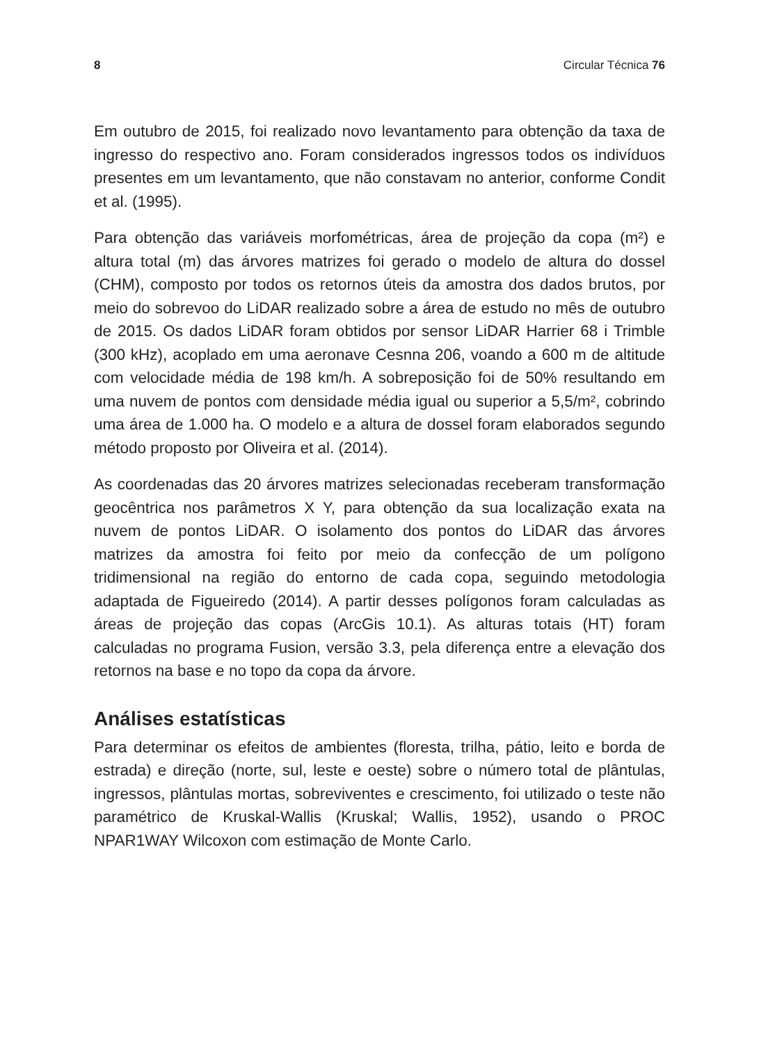8 Circular Técnica 76
Em outubro de 2015, foi realizado novo levantamento para obtenção da taxa de ingresso do respectivo ano. Foram considerados ingressos todos os indivíduos presentes em um levantamento, que não constavam no anterior, conforme Condit et al. (1995).
Para obtenção das variáveis morfométricas, área de projeção da copa (m²) e altura total (m) das árvores matrizes foi gerado o modelo de altura do dossel (CHM), composto por todos os retornos úteis da amostra dos dados brutos, por meio do sobrevoo do LiDAR realizado sobre a área de estudo no mês de outubro de 2015. Os dados LiDAR foram obtidos por sensor LiDAR Harrier 68 i Trimble (300 kHz), acoplado em uma aeronave Cesnna 206, voando a 600 m de altitude com velocidade média de 198 km/h. A sobreposição foi de 50% resultando em uma nuvem de pontos com densidade média igual ou superior a 5,5/m², cobrindo uma área de 1.000 ha. O modelo e a altura de dossel foram elaborados segundo método proposto por Oliveira et al. (2014).
As coordenadas das 20 árvores matrizes selecionadas receberam transformação geocêntrica nos parâmetros X Y, para obtenção da sua localização exata na nuvem de pontos LiDAR. O isolamento dos pontos do LiDAR das árvores matrizes da amostra foi feito por meio da confecção de um polígono tridimensional na região do entorno de cada copa, seguindo metodologia adaptada de Figueiredo (2014). A partir desses polígonos foram calculadas as áreas de projeção das copas (ArcGis 10.1). As alturas totais (HT) foram calculadas no programa Fusion, versão 3.3, pela diferença entre a elevação dos retornos na base e no topo da copa da árvore.
Análises estatísticas
Para determinar os efeitos de ambientes (floresta, trilha, pátio, leito e borda de estrada) e direção (norte, sul, leste e oeste) sobre o número total de plântulas, ingressos, plântulas mortas, sobreviventes e crescimento, foi utilizado o teste não paramétrico de Kruskal-Wallis (Kruskal; Wallis, 1952), usando o PROC NPAR1WAY Wilcoxon com estimação de Monte Carlo.